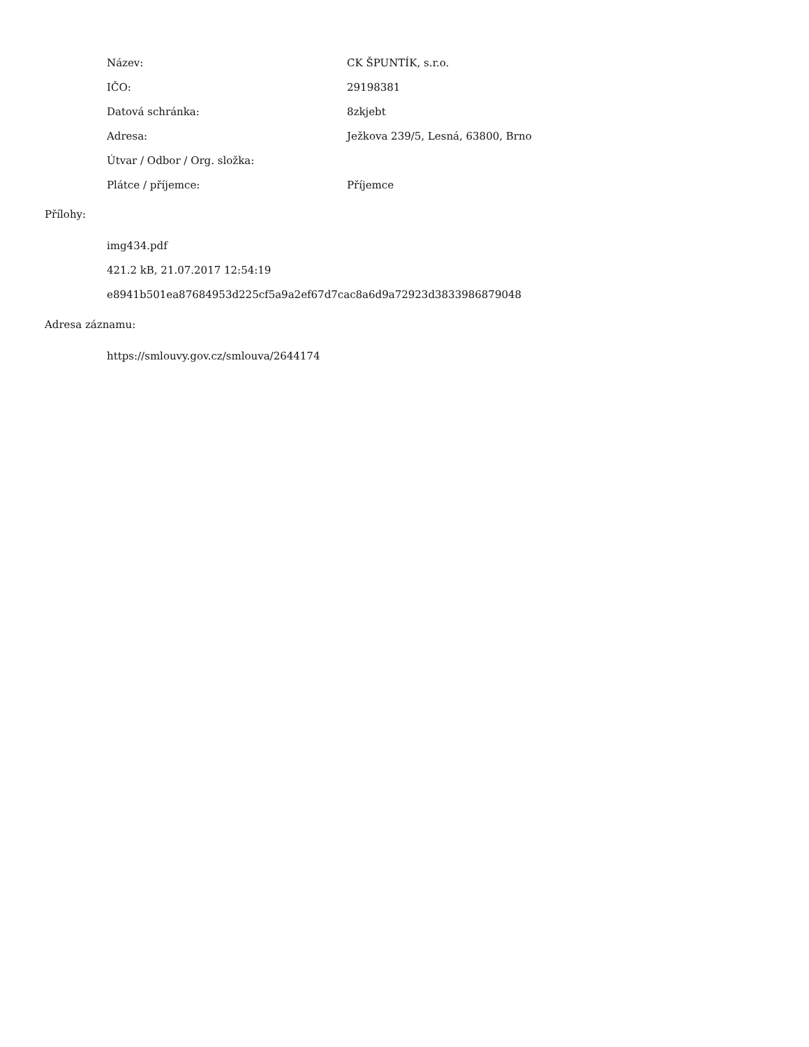| Název: | CK ŠPUNTÍK, s.r.o. |
| IČO: | 29198381 |
| Datová schránka: | 8zkjebt |
| Adresa: | Ježkova 239/5, Lesná, 63800, Brno |
| Útvar / Odbor / Org. složka: | |
| Plátce / příjemce: | Příjemce |
Přílohy:
img434.pdf
421.2 kB, 21.07.2017 12:54:19
e8941b501ea87684953d225cf5a9a2ef67d7cac8a6d9a72923d3833986879048
Adresa záznamu:
https://smlouvy.gov.cz/smlouva/2644174